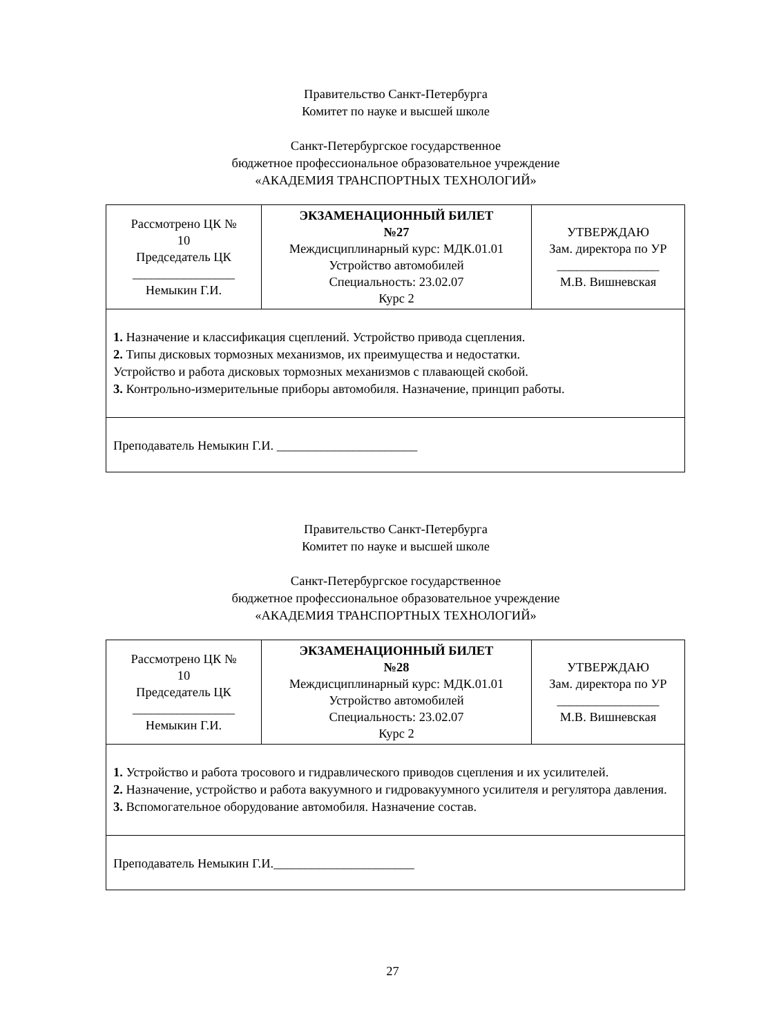Правительство Санкт-Петербурга
Комитет по науке и высшей школе
Санкт-Петербургское государственное
бюджетное профессиональное образовательное учреждение
«АКАДЕМИЯ ТРАНСПОРТНЫХ ТЕХНОЛОГИЙ»
| Рассмотрено ЦК № 10 Председатель ЦК ________________ Немыкин Г.И. | ЭКЗАМЕНАЦИОННЫЙ БИЛЕТ №27 Междисциплинарный курс: МДК.01.01 Устройство автомобилей Специальность: 23.02.07 Курс 2 | УТВЕРЖДАЮ Зам. директора по УР ________________ М.В. Вишневская |
| 1. Назначение и классификация сцеплений. Устройство привода сцепления. 2. Типы дисковых тормозных механизмов, их преимущества и недостатки. Устройство и работа дисковых тормозных механизмов с плавающей скобой. 3. Контрольно-измерительные приборы автомобиля. Назначение, принцип работы. | | |
| Преподаватель Немыкин Г.И. ______________________ | | |
Правительство Санкт-Петербурга
Комитет по науке и высшей школе
Санкт-Петербургское государственное
бюджетное профессиональное образовательное учреждение
«АКАДЕМИЯ ТРАНСПОРТНЫХ ТЕХНОЛОГИЙ»
| Рассмотрено ЦК № 10 Председатель ЦК ________________ Немыкин Г.И. | ЭКЗАМЕНАЦИОННЫЙ БИЛЕТ №28 Междисциплинарный курс: МДК.01.01 Устройство автомобилей Специальность: 23.02.07 Курс 2 | УТВЕРЖДАЮ Зам. директора по УР ________________ М.В. Вишневская |
| 1. Устройство и работа тросового и гидравлического приводов сцепления и их усилителей. 2. Назначение, устройство и работа вакуумного и гидровакуумного усилителя и регулятора давления. 3. Вспомогательное оборудование автомобиля. Назначение состав. | | |
| Преподаватель Немыкин Г.И.______________________ | | |
27